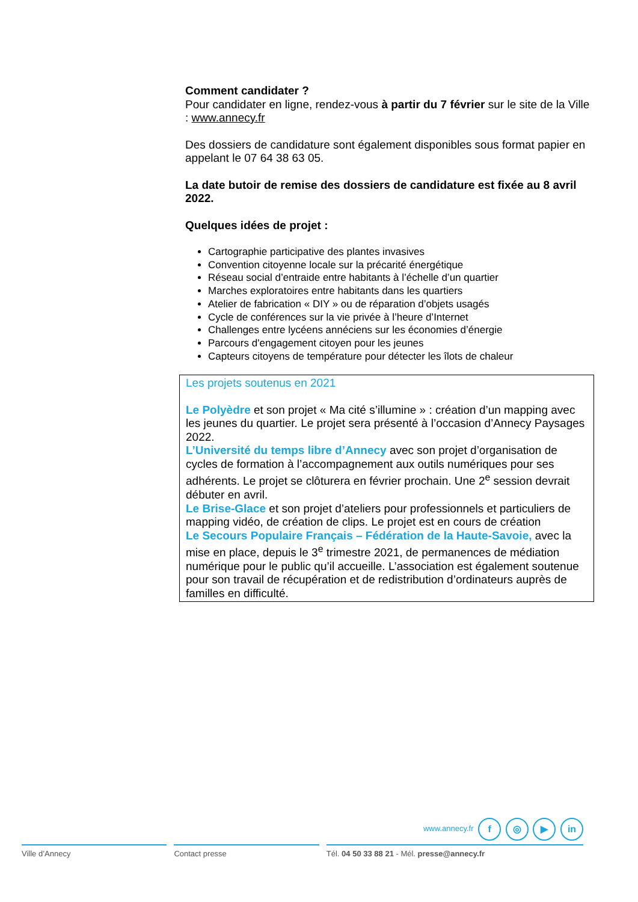Comment candidater ?
Pour candidater en ligne, rendez-vous à partir du 7 février sur le site de la Ville : www.annecy.fr
Des dossiers de candidature sont également disponibles sous format papier en appelant le 07 64 38 63 05.
La date butoir de remise des dossiers de candidature est fixée au 8 avril 2022.
Quelques idées de projet :
Cartographie participative des plantes invasives
Convention citoyenne locale sur la précarité énergétique
Réseau social d’entraide entre habitants à l’échelle d’un quartier
Marches exploratoires entre habitants dans les quartiers
Atelier de fabrication « DIY » ou de réparation d’objets usagés
Cycle de conférences sur la vie privée à l’heure d’Internet
Challenges entre lycéens annéciens sur les économies d’énergie
Parcours d'engagement citoyen pour les jeunes
Capteurs citoyens de température pour détecter les îlots de chaleur
Les projets soutenus en 2021
Le Polyèdre et son projet « Ma cité s’illumine » : création d’un mapping avec les jeunes du quartier. Le projet sera présenté à l’occasion d’Annecy Paysages 2022.
L’Université du temps libre d’Annecy avec son projet d’organisation de cycles de formation à l’accompagnement aux outils numériques pour ses adhérents. Le projet se clôturera en février prochain. Une 2<sup>e</sup> session devrait débuter en avril.
Le Brise-Glace et son projet d’ateliers pour professionnels et particuliers de mapping vidéo, de création de clips. Le projet est en cours de création
Le Secours Populaire Français – Fédération de la Haute-Savoie, avec la mise en place, depuis le 3<sup>e</sup> trimestre 2021, de permanences de médiation numérique pour le public qu’il accueille. L’association est également soutenue pour son travail de récupération et de redistribution d’ordinateurs auprès de familles en difficulté.
www.annecy.fr f ◎ ▶ in
Ville d’Annecy Contact presse Tél. 04 50 33 88 21 - Mél. presse@annecy.fr